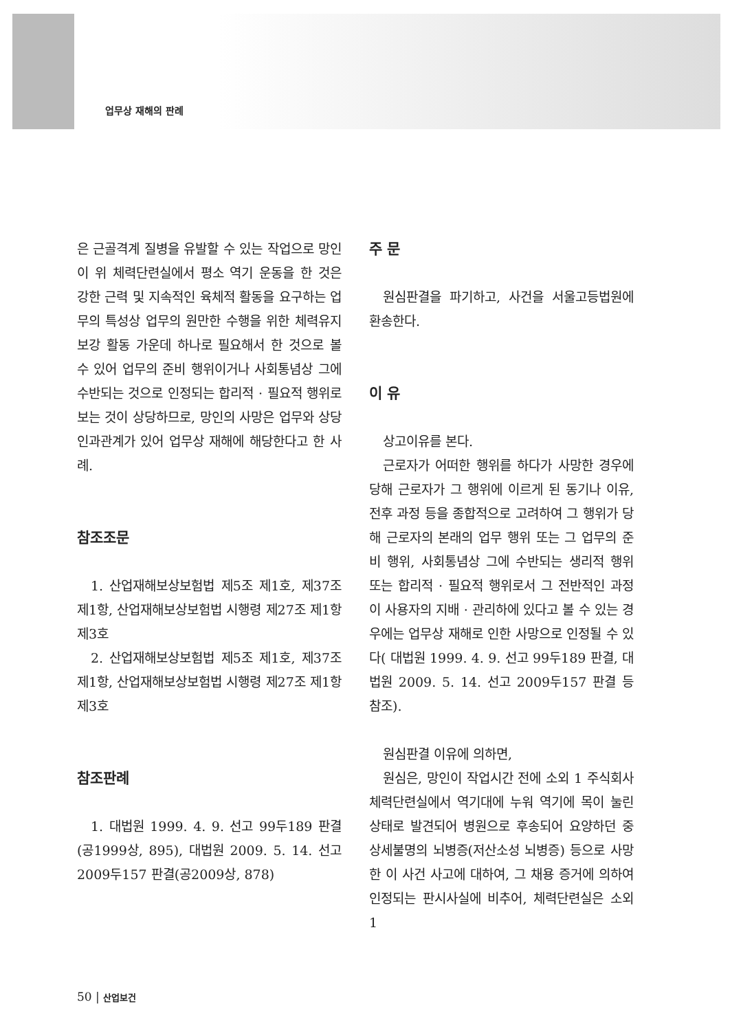업무상 재해의 판례
은 근골격계 질병을 유발할 수 있는 작업으로 망인이 위 체력단련실에서 평소 역기 운동을 한 것은 강한 근력 및 지속적인 육체적 활동을 요구하는 업무의 특성상 업무의 원만한 수행을 위한 체력유지 보강 활동 가운데 하나로 필요해서 한 것으로 볼 수 있어 업무의 준비 행위이거나 사회통념상 그에 수반되는 것으로 인정되는 합리적 · 필요적 행위로 보는 것이 상당하므로, 망인의 사망은 업무와 상당인과관계가 있어 업무상 재해에 해당한다고 한 사례.
참조조문
1. 산업재해보상보험법 제5조 제1호, 제37조 제1항, 산업재해보상보험법 시행령 제27조 제1항 제3호
2. 산업재해보상보험법 제5조 제1호, 제37조 제1항, 산업재해보상보험법 시행령 제27조 제1항 제3호
참조판례
1. 대법원 1999. 4. 9. 선고 99두189 판결(공1999상, 895), 대법원 2009. 5. 14. 선고 2009두157 판결(공2009상, 878)
주 문
원심판결을 파기하고, 사건을 서울고등법원에 환송한다.
이 유
상고이유를 본다.
근로자가 어떠한 행위를 하다가 사망한 경우에 당해 근로자가 그 행위에 이르게 된 동기나 이유, 전후 과정 등을 종합적으로 고려하여 그 행위가 당해 근로자의 본래의 업무 행위 또는 그 업무의 준비 행위, 사회통념상 그에 수반되는 생리적 행위 또는 합리적 · 필요적 행위로서 그 전반적인 과정이 사용자의 지배 · 관리하에 있다고 볼 수 있는 경우에는 업무상 재해로 인한 사망으로 인정될 수 있다( 대법원 1999. 4. 9. 선고 99두189 판결, 대법원 2009. 5. 14. 선고 2009두157 판결 등 참조).
원심판결 이유에 의하면,
원심은, 망인이 작업시간 전에 소외 1 주식회사 체력단련실에서 역기대에 누워 역기에 목이 눌린 상태로 발견되어 병원으로 후송되어 요양하던 중 상세불명의 뇌병증(저산소성 뇌병증) 등으로 사망한 이 사건 사고에 대하여, 그 채용 증거에 의하여 인정되는 판시사실에 비추어, 체력단련실은 소외 1
50 | 산업보건